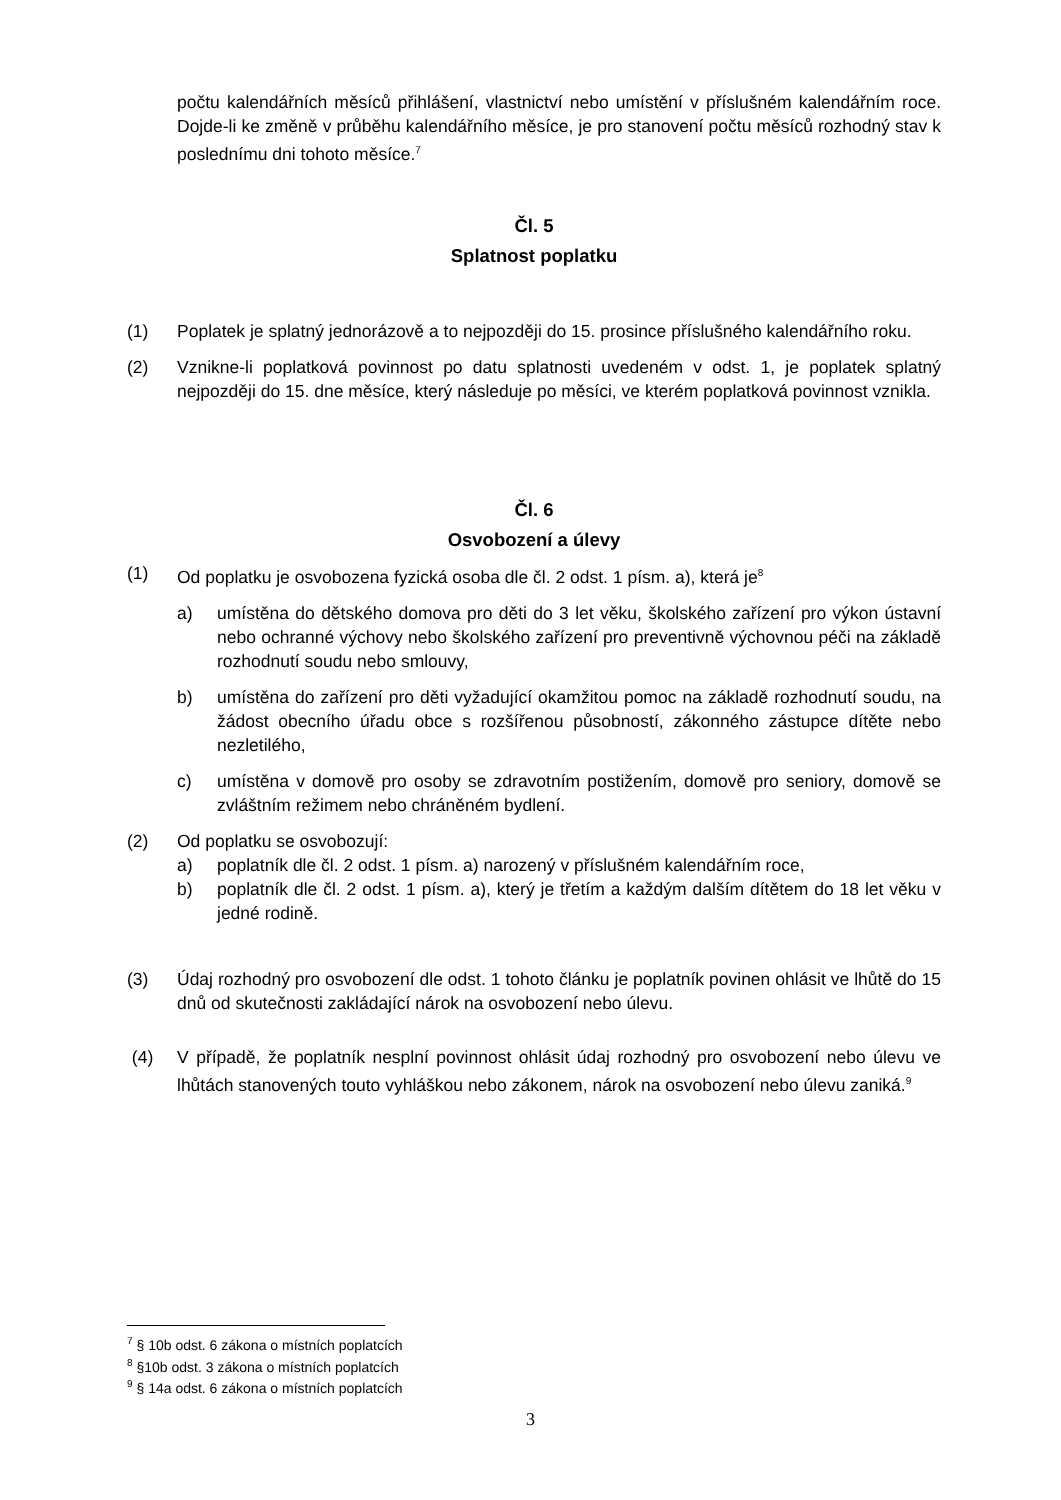počtu kalendářních měsíců přihlášení, vlastnictví nebo umístění v příslušném kalendářním roce. Dojde-li ke změně v průběhu kalendářního měsíce, je pro stanovení počtu měsíců rozhodný stav k poslednímu dni tohoto měsíce.<sup>7</sup>
Čl. 5
Splatnost poplatku
(1) Poplatek je splatný jednorázově a to nejpozději do 15. prosince příslušného kalendářního roku.
(2) Vznikne-li poplatková povinnost po datu splatnosti uvedeném v odst. 1, je poplatek splatný nejpozději do 15. dne měsíce, který následuje po měsíci, ve kterém poplatková povinnost vznikla.
Čl. 6
Osvobození a úlevy
(1) Od poplatku je osvobozena fyzická osoba dle čl. 2 odst. 1 písm. a), která je<sup>8</sup>
a) umístěna do dětského domova pro děti do 3 let věku, školského zařízení pro výkon ústavní nebo ochranné výchovy nebo školského zařízení pro preventivně výchovnou péči na základě rozhodnutí soudu nebo smlouvy,
b) umístěna do zařízení pro děti vyžadující okamžitou pomoc na základě rozhodnutí soudu, na žádost obecního úřadu obce s rozšířenou působností, zákonného zástupce dítěte nebo nezletilého,
c) umístěna v domově pro osoby se zdravotním postižením, domově pro seniory, domově se zvláštním režimem nebo chráněném bydlení.
(2) Od poplatku se osvobozují:
a) poplatník dle čl. 2 odst. 1 písm. a) narozený v příslušném kalendářním roce,
b) poplatník dle čl. 2 odst. 1 písm. a), který je třetím a každým dalším dítětem do 18 let věku v jedné rodině.
(3) Údaj rozhodný pro osvobození dle odst. 1 tohoto článku je poplatník povinen ohlásit ve lhůtě do 15 dnů od skutečnosti zakládající nárok na osvobození nebo úlevu.
(4) V případě, že poplatník nesplní povinnost ohlásit údaj rozhodný pro osvobození nebo úlevu ve lhůtách stanovených touto vyhláškou nebo zákonem, nárok na osvobození nebo úlevu zaniká.<sup>9</sup>
<sup>7</sup> § 10b odst. 6 zákona o místních poplatcích
<sup>8</sup> §10b odst. 3 zákona o místních poplatcích
<sup>9</sup> § 14a odst. 6 zákona o místních poplatcích
3